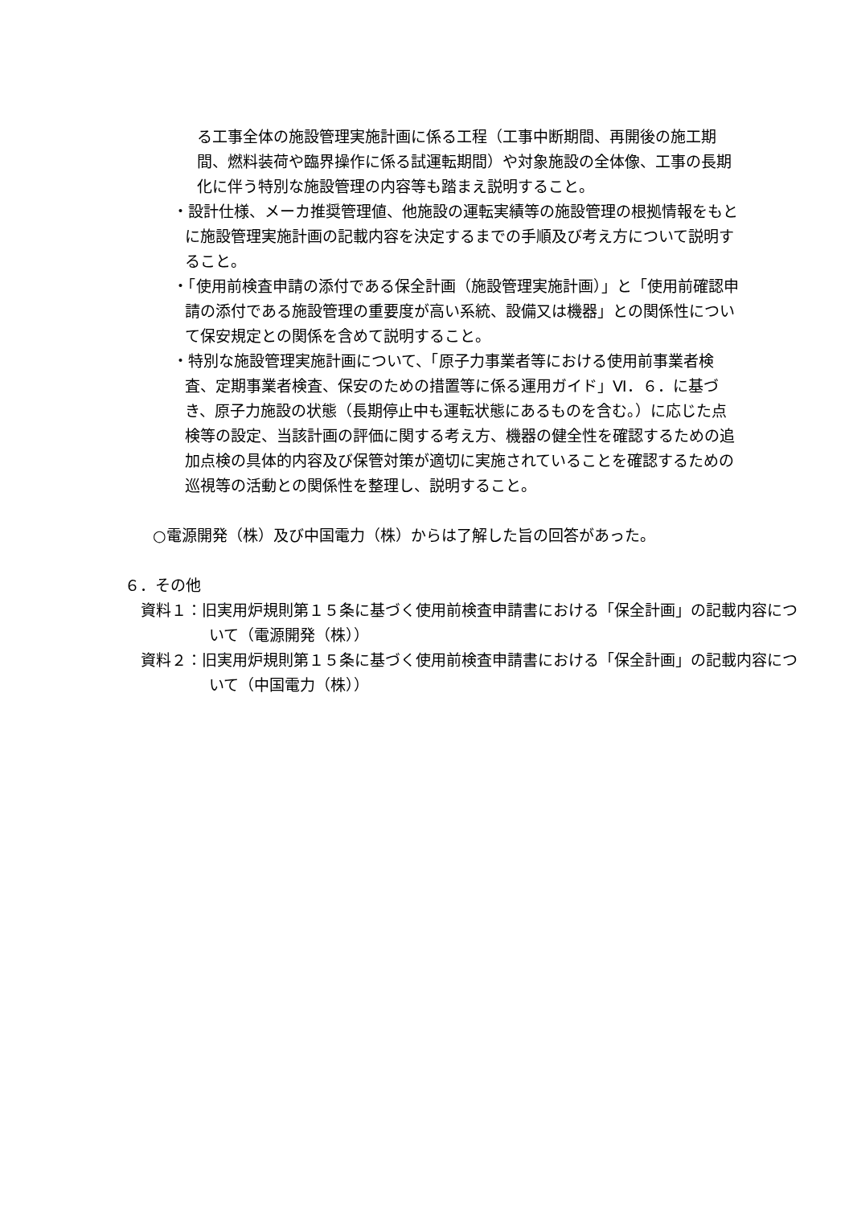る工事全体の施設管理実施計画に係る工程（工事中断期間、再開後の施工期間、燃料装荷や臨界操作に係る試運転期間）や対象施設の全体像、工事の長期化に伴う特別な施設管理の内容等も踏まえ説明すること。
・設計仕様、メーカ推奨管理値、他施設の運転実績等の施設管理の根拠情報をもとに施設管理実施計画の記載内容を決定するまでの手順及び考え方について説明すること。
・「使用前検査申請の添付である保全計画（施設管理実施計画）」と「使用前確認申請の添付である施設管理の重要度が高い系統、設備又は機器」との関係性について保安規定との関係を含めて説明すること。
・特別な施設管理実施計画について、「原子力事業者等における使用前事業者検査、定期事業者検査、保安のための措置等に係る運用ガイド」Ⅵ．６．に基づき、原子力施設の状態（長期停止中も運転状態にあるものを含む。）に応じた点検等の設定、当該計画の評価に関する考え方、機器の健全性を確認するための追加点検の具体的内容及び保管対策が適切に実施されていることを確認するための巡視等の活動との関係性を整理し、説明すること。
○電源開発（株）及び中国電力（株）からは了解した旨の回答があった。
６．その他
資料１：旧実用炉規則第１５条に基づく使用前検査申請書における「保全計画」の記載内容について（電源開発（株））
資料２：旧実用炉規則第１５条に基づく使用前検査申請書における「保全計画」の記載内容について（中国電力（株））